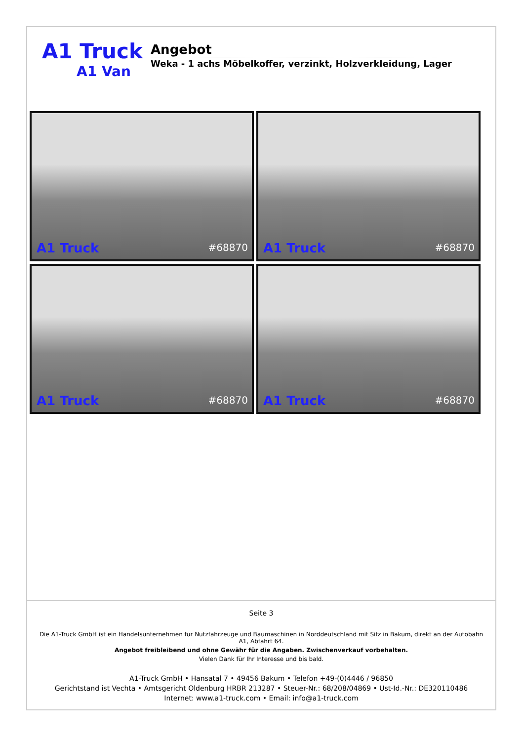A1 Truck
A1 Van
Angebot
Weka - 1 achs Möbelkoffer, verzinkt, Holzverkleidung, Lager
A1 Truck #68870
A1 Truck #68870
A1 Truck #68870
A1 Truck #68870
Seite 3
Die A1-Truck GmbH ist ein Handelsunternehmen für Nutzfahrzeuge und Baumaschinen in Norddeutschland mit Sitz in Bakum, direkt an der Autobahn A1, Abfahrt 64.
Angebot freibleibend und ohne Gewähr für die Angaben. Zwischenverkauf vorbehalten.
Vielen Dank für Ihr Interesse und bis bald.
A1-Truck GmbH • Hansatal 7 • 49456 Bakum • Telefon +49-(0)4446 / 96850
Gerichtstand ist Vechta • Amtsgericht Oldenburg HRBR 213287 • Steuer-Nr.: 68/208/04869 • Ust-Id.-Nr.: DE320110486
Internet: www.a1-truck.com • Email: info@a1-truck.com